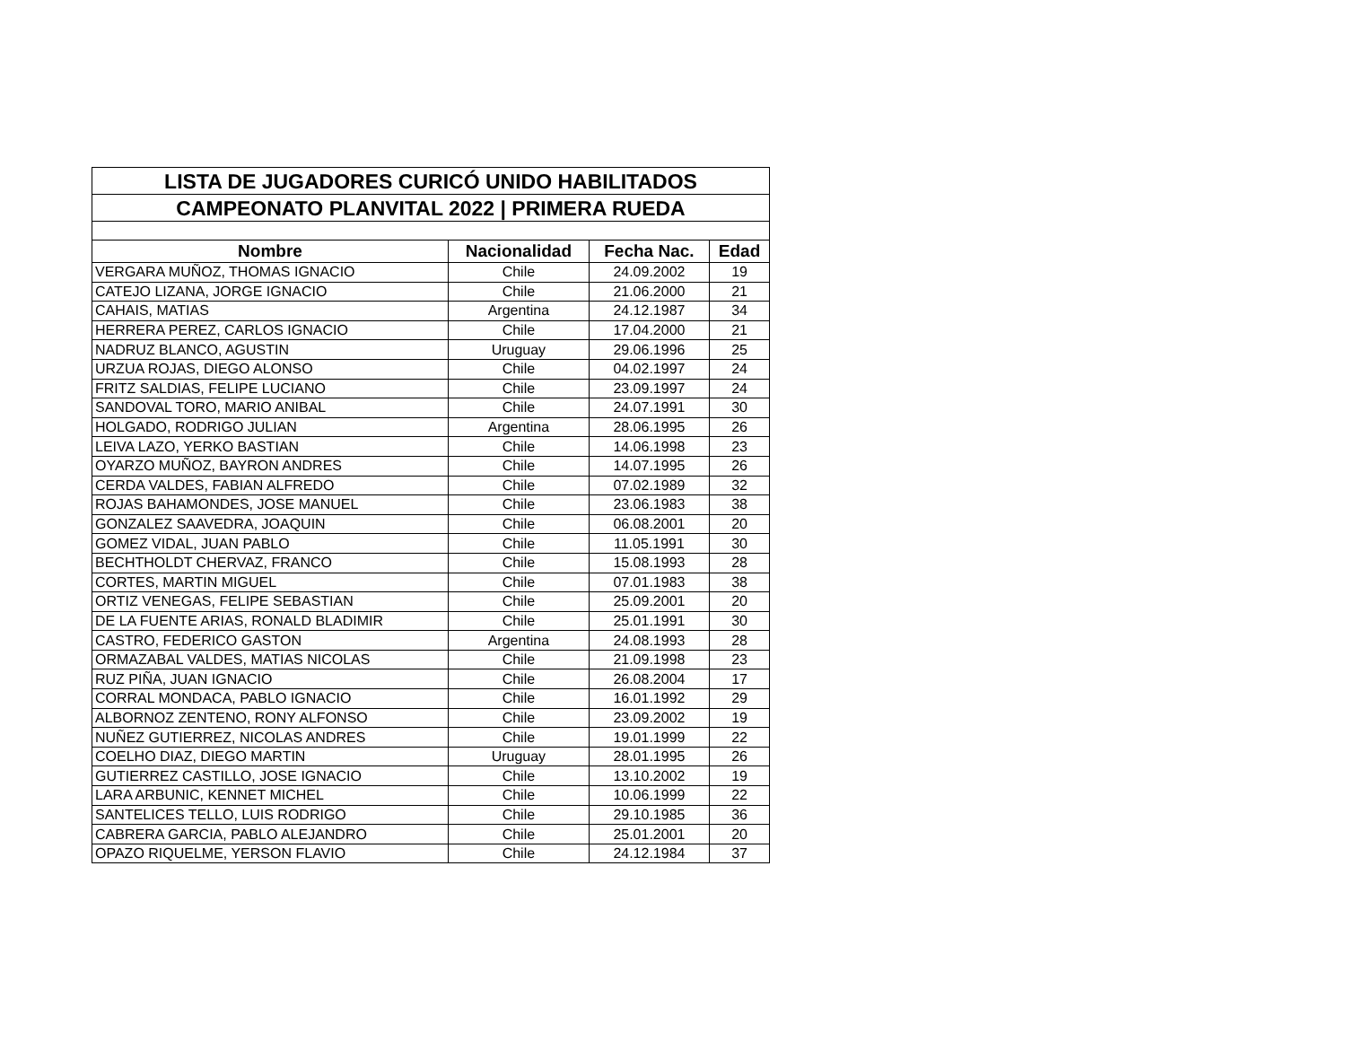| LISTA DE JUGADORES CURICÓ UNIDO HABILITADOS | | | |
| CAMPEONATO PLANVITAL 2022 / PRIMERA RUEDA | | | |
| Nombre | Nacionalidad | Fecha Nac. | Edad |
| VERGARA MUÑOZ, THOMAS IGNACIO | Chile | 24.09.2002 | 19 |
| CATEJO LIZANA, JORGE IGNACIO | Chile | 21.06.2000 | 21 |
| CAHAIS, MATIAS | Argentina | 24.12.1987 | 34 |
| HERRERA PEREZ, CARLOS IGNACIO | Chile | 17.04.2000 | 21 |
| NADRUZ BLANCO, AGUSTIN | Uruguay | 29.06.1996 | 25 |
| URZUA ROJAS, DIEGO ALONSO | Chile | 04.02.1997 | 24 |
| FRITZ SALDIAS, FELIPE LUCIANO | Chile | 23.09.1997 | 24 |
| SANDOVAL TORO, MARIO ANIBAL | Chile | 24.07.1991 | 30 |
| HOLGADO, RODRIGO JULIAN | Argentina | 28.06.1995 | 26 |
| LEIVA LAZO, YERKO BASTIAN | Chile | 14.06.1998 | 23 |
| OYARZO MUÑOZ, BAYRON ANDRES | Chile | 14.07.1995 | 26 |
| CERDA VALDES, FABIAN ALFREDO | Chile | 07.02.1989 | 32 |
| ROJAS BAHAMONDES, JOSE MANUEL | Chile | 23.06.1983 | 38 |
| GONZALEZ SAAVEDRA, JOAQUIN | Chile | 06.08.2001 | 20 |
| GOMEZ VIDAL, JUAN PABLO | Chile | 11.05.1991 | 30 |
| BECHTHOLDT CHERVAZ, FRANCO | Chile | 15.08.1993 | 28 |
| CORTES, MARTIN MIGUEL | Chile | 07.01.1983 | 38 |
| ORTIZ VENEGAS, FELIPE SEBASTIAN | Chile | 25.09.2001 | 20 |
| DE LA FUENTE ARIAS, RONALD BLADIMIR | Chile | 25.01.1991 | 30 |
| CASTRO, FEDERICO GASTON | Argentina | 24.08.1993 | 28 |
| ORMAZABAL VALDES, MATIAS NICOLAS | Chile | 21.09.1998 | 23 |
| RUZ PIÑA, JUAN IGNACIO | Chile | 26.08.2004 | 17 |
| CORRAL MONDACA, PABLO IGNACIO | Chile | 16.01.1992 | 29 |
| ALBORNOZ ZENTENO, RONY ALFONSO | Chile | 23.09.2002 | 19 |
| NUÑEZ GUTIERREZ, NICOLAS ANDRES | Chile | 19.01.1999 | 22 |
| COELHO DIAZ, DIEGO MARTIN | Uruguay | 28.01.1995 | 26 |
| GUTIERREZ CASTILLO, JOSE IGNACIO | Chile | 13.10.2002 | 19 |
| LARA ARBUNIC, KENNET MICHEL | Chile | 10.06.1999 | 22 |
| SANTELICES TELLO, LUIS RODRIGO | Chile | 29.10.1985 | 36 |
| CABRERA GARCIA, PABLO ALEJANDRO | Chile | 25.01.2001 | 20 |
| OPAZO RIQUELME, YERSON FLAVIO | Chile | 24.12.1984 | 37 |